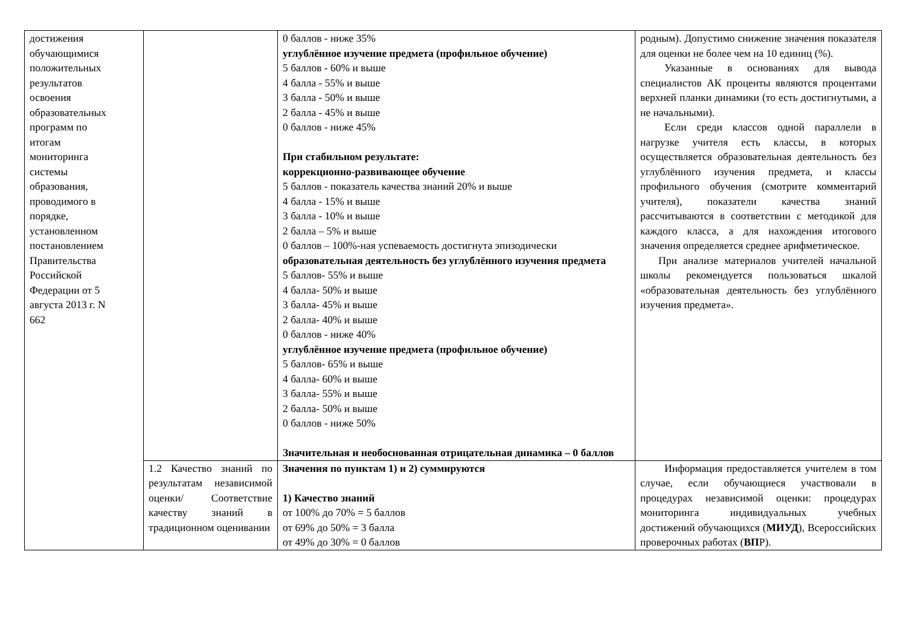| достижения обучающимися положительных результатов освоения образовательных программ по итогам мониторинга системы образования, проводимого в порядке, установленном постановлением Правительства Российской Федерации от 5 августа 2013 г. N 662 | | 0 баллов - ниже 35% углублённое изучение предмета (профильное обучение) 5 баллов - 60% и выше 4 балла - 55% и выше 3 балла - 50% и выше 2 балла - 45% и выше 0 баллов - ниже 45% При стабильном результате: коррекционно-развивающее обучение 5 баллов - показатель качества знаний 20% и выше 4 балла - 15% и выше 3 балла - 10% и выше 2 балла – 5% и выше 0 баллов – 100%-ная успеваемость достигнута эпизодически образовательная деятельность без углублённого изучения предмета 5 баллов- 55% и выше 4 балла- 50% и выше 3 балла- 45% и выше 2 балла- 40% и выше 0 баллов - ниже 40% углублённое изучение предмета (профильное обучение) 5 баллов- 65% и выше 4 балла- 60% и выше 3 балла- 55% и выше 2 балла- 50% и выше 0 баллов - ниже 50% Значительная и необоснованная отрицательная динамика – 0 баллов | родным). Допустимо снижение значения показателя для оценки не более чем на 10 единиц (%). Указанные в основаниях для вывода специалистов АК проценты являются процентами верхней планки динамики (то есть достигнутыми, а не начальными). Если среди классов одной параллели в нагрузке учителя есть классы, в которых осуществляется образовательная деятельность без углублённого изучения предмета, и классы профильного обучения (смотрите комментарий учителя), показатели качества знаний рассчитываются в соответствии с методикой для каждого класса, а для нахождения итогового значения определяется среднее арифметическое. При анализе материалов учителей начальной школы рекомендуется пользоваться шкалой «образовательная деятельность без углублённого изучения предмета». |
| | 1.2 Качество знаний по результатам независимой оценки/ Соответствие качеству знаний в традиционном оценивании | Значения по пунктам 1) и 2) суммируются 1) Качество знаний от 100% до 70% = 5 баллов от 69% до 50% = 3 балла от 49% до 30% = 0 баллов | Информация предоставляется учителем в том случае, если обучающиеся участвовали в процедурах независимой оценки: процедурах мониторинга индивидуальных учебных достижений обучающихся ( МИУД ), Всероссийских проверочных работах ( ВП Р). |